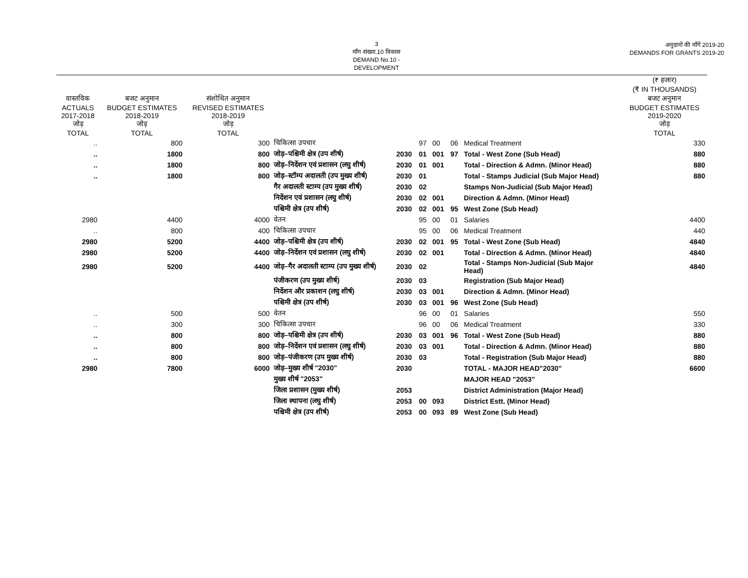3
माँग संख्या.10 विकास
DEMAND No.10 - DEVELOPMENT
अनुदानों की माँगें 2019-20
DEMANDS FOR GRANTS 2019-20
| | | | | | | | | | (₹ हजार) (₹ IN THOUSANDS) |
| --- | --- | --- | --- | --- | --- | --- | --- | --- | --- |
| वास्तविक ACTUALS 2017-2018 जोड़ TOTAL | बजट अनुमान BUDGET ESTIMATES 2018-2019 जोड़ TOTAL | संशोधित अनुमान REVISED ESTIMATES 2018-2019 जोड़ TOTAL | | | | | | | बजट अनुमान BUDGET ESTIMATES 2019-2020 जोड़ TOTAL |
| .. | 800 | 300 | चिकित्सा उपचार | | 97 | 00 | 06 | Medical Treatment | 330 |
| .. | 1800 | 800 | जोड़–पश्चिमी क्षेत्र (उप शीर्ष) | 2030 | 01 | 001 | 97 | Total - West Zone (Sub Head) | 880 |
| .. | 1800 | 800 | जोड़–निर्देशन एवं प्रशासन (लघु शीर्ष) | 2030 | 01 | 001 | | Total - Direction & Admn. (Minor Head) | 880 |
| .. | 1800 | 800 | जोड़–स्टॉम्प अदालती (उप मुख्य शीर्ष) | 2030 | 01 | | | Total - Stamps Judicial (Sub Major Head) | 880 |
| | | | गैर अदालती स्टाम्प (उप मुख्य शीर्ष) | 2030 | 02 | | | Stamps Non-Judicial (Sub Major Head) | |
| | | | निर्देशन एवं प्रशासन (लघु शीर्ष) | 2030 | 02 | 001 | | Direction & Admn. (Minor Head) | |
| | | | पश्चिमी क्षेत्र (उप शीर्ष) | 2030 | 02 | 001 | 95 | West Zone (Sub Head) | |
| 2980 | 4400 | 4000 | वेतन | | 95 | 00 | 01 | Salaries | 4400 |
| .. | 800 | 400 | चिकित्सा उपचार | | 95 | 00 | 06 | Medical Treatment | 440 |
| 2980 | 5200 | 4400 | जोड़–पश्चिमी क्षेत्र (उप शीर्ष) | 2030 | 02 | 001 | 95 | Total - West Zone (Sub Head) | 4840 |
| 2980 | 5200 | 4400 | जोड़–निर्देशन एवं प्रशासन (लघु शीर्ष) | 2030 | 02 | 001 | | Total - Direction & Admn. (Minor Head) | 4840 |
| 2980 | 5200 | 4400 | जोड़–गैर अदालती स्टाम्प (उप मुख्य शीर्ष) | 2030 | 02 | | | Total - Stamps Non-Judicial (Sub Major Head) | 4840 |
| | | | पंजीकरण (उप मुख्य शीर्ष) | 2030 | 03 | | | Registration (Sub Major Head) | |
| | | | निर्देशन और प्रकाशन (लघु शीर्ष) | 2030 | 03 | 001 | | Direction & Admn. (Minor Head) | |
| | | | पश्चिमी क्षेत्र (उप शीर्ष) | 2030 | 03 | 001 | 96 | West Zone (Sub Head) | |
| .. | 500 | 500 | वेतन | | 96 | 00 | 01 | Salaries | 550 |
| .. | 300 | 300 | चिकित्सा उपचार | | 96 | 00 | 06 | Medical Treatment | 330 |
| .. | 800 | 800 | जोड़–पश्चिमी क्षेत्र (उप शीर्ष) | 2030 | 03 | 001 | 96 | Total - West Zone (Sub Head) | 880 |
| .. | 800 | 800 | जोड़–निर्देशन एवं प्रशासन (लघु शीर्ष) | 2030 | 03 | 001 | | Total - Direction & Admn. (Minor Head) | 880 |
| .. | 800 | 800 | जोड़–पंजीकरण (उप मुख्य शीर्ष) | 2030 | 03 | | | Total - Registration (Sub Major Head) | 880 |
| 2980 | 7800 | 6000 | जोड़–मुख्य शीर्ष "2030" | 2030 | | | | TOTAL - MAJOR HEAD"2030" | 6600 |
| | | | मुख्य शीर्ष "2053" | | | | | MAJOR HEAD "2053" | |
| | | | जिला प्रशासन (मुख्य शीर्ष) | 2053 | | | | District Administration (Major Head) | |
| | | | जिला स्थापना (लघु शीर्ष) | 2053 | 00 | 093 | | District Estt. (Minor Head) | |
| | | | पश्चिमी क्षेत्र (उप शीर्ष) | 2053 | 00 | 093 | 89 | West Zone (Sub Head) | |